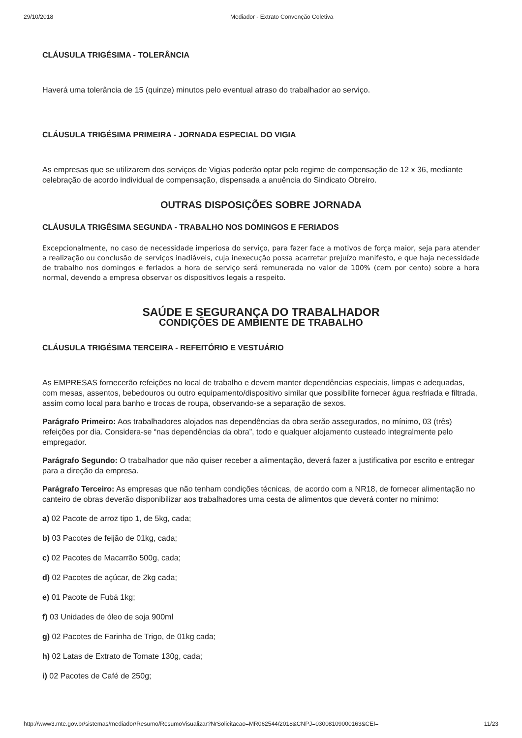29/10/2018 Mediador - Extrato Convenção Coletiva
CLÁUSULA TRIGÉSIMA - TOLERÂNCIA
Haverá uma tolerância de 15 (quinze) minutos pelo eventual atraso do trabalhador ao serviço.
CLÁUSULA TRIGÉSIMA PRIMEIRA - JORNADA ESPECIAL DO VIGIA
As empresas que se utilizarem dos serviços de Vigias poderão optar pelo regime de compensação de 12 x 36, mediante celebração de acordo individual de compensação, dispensada a anuência do Sindicato Obreiro.
OUTRAS DISPOSIÇÕES SOBRE JORNADA
CLÁUSULA TRIGÉSIMA SEGUNDA - TRABALHO NOS DOMINGOS E FERIADOS
Excepcionalmente, no caso de necessidade imperiosa do serviço, para fazer face a motivos de força maior, seja para atender a realização ou conclusão de serviços inadiáveis, cuja inexecução possa acarretar prejuízo manifesto, e que haja necessidade de trabalho nos domingos e feriados a hora de serviço será remunerada no valor de 100% (cem por cento) sobre a hora normal, devendo a empresa observar os dispositivos legais a respeito.
SAÚDE E SEGURANÇA DO TRABALHADOR
CONDIÇÕES DE AMBIENTE DE TRABALHO
CLÁUSULA TRIGÉSIMA TERCEIRA - REFEITÓRIO E VESTUÁRIO
As EMPRESAS fornecerão refeições no local de trabalho e devem manter dependências especiais, limpas e adequadas, com mesas, assentos, bebedouros ou outro equipamento/dispositivo similar que possibilite fornecer água resfriada e filtrada, assim como local para banho e trocas de roupa, observando-se a separação de sexos.
Parágrafo Primeiro: Aos trabalhadores alojados nas dependências da obra serão assegurados, no mínimo, 03 (três) refeições por dia. Considera-se “nas dependências da obra”, todo e qualquer alojamento custeado integralmente pelo empregador.
Parágrafo Segundo: O trabalhador que não quiser receber a alimentação, deverá fazer a justificativa por escrito e entregar para a direção da empresa.
Parágrafo Terceiro: As empresas que não tenham condições técnicas, de acordo com a NR18, de fornecer alimentação no canteiro de obras deverão disponibilizar aos trabalhadores uma cesta de alimentos que deverá conter no mínimo:
a) 02 Pacote de arroz tipo 1, de 5kg, cada;
b) 03 Pacotes de feijão de 01kg, cada;
c) 02 Pacotes de Macarrão 500g, cada;
d) 02 Pacotes de açúcar, de 2kg cada;
e) 01 Pacote de Fubá 1kg;
f) 03 Unidades de óleo de soja 900ml
g) 02 Pacotes de Farinha de Trigo, de 01kg cada;
h) 02 Latas de Extrato de Tomate 130g, cada;
i) 02 Pacotes de Café de 250g;
http://www3.mte.gov.br/sistemas/mediador/Resumo/ResumoVisualizar?NrSolicitacao=MR062544/2018&CNPJ=03008109000163&CEI= 11/23